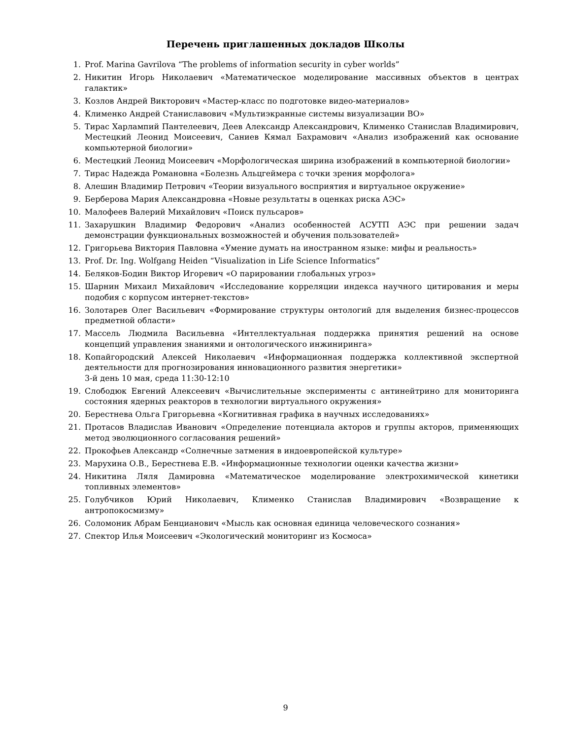Перечень приглашенных докладов Школы
1. Prof. Marina Gavrilova “The problems of information security in cyber worlds”
2. Никитин Игорь Николаевич «Математическое моделирование массивных объектов в центрах галактик»
3. Козлов Андрей Викторович «Мастер-класс по подготовке видео-материалов»
4. Клименко Андрей Станиславович «Мультиэкранные системы визуализации ВО»
5. Тирас Харлампий Пантелеевич, Деев Александр Александрович, Клименко Станислав Владимирович, Местецкий Леонид Моисеевич, Саниев Кямал Бахрамович «Анализ изображений как основание компьютерной биологии»
6. Местецкий Леонид Моисеевич «Морфологическая ширина изображений в компьютерной биологии»
7. Тирас Надежда Романовна «Болезнь Альцгеймера с точки зрения морфолога»
8. Алешин Владимир Петрович «Теории визуального восприятия и виртуальное окружение»
9. Берберова Мария Александровна «Новые результаты в оценках риска АЭС»
10. Малофеев Валерий Михайлович «Поиск пульсаров»
11. Захарушкин Владимир Федорович «Анализ особенностей АСУТП АЭС при решении задач демонстрации функциональных возможностей и обучения пользователей»
12. Григорьева Виктория Павловна «Умение думать на иностранном языке: мифы и реальность»
13. Prof. Dr. Ing. Wolfgang Heiden “Visualization in Life Science Informatics”
14. Беляков-Бодин Виктор Игоревич «О парировании глобальных угроз»
15. Шарнин Михаил Михайлович «Исследование корреляции индекса научного цитирования и меры подобия с корпусом интернет-текстов»
16. Золотарев Олег Васильевич «Формирование структуры онтологий для выделения бизнес-процессов предметной области»
17. Массель Людмила Васильевна «Интеллектуальная поддержка принятия решений на основе концепций управления знаниями и онтологического инжиниринга»
18. Копайгородский Алексей Николаевич «Информационная поддержка коллективной экспертной деятельности для прогнозирования инновационного развития энергетики»
3-й день 10 мая, среда 11:30-12:10
19. Слободюк Евгений Алексеевич «Вычислительные эксперименты с антинейтрино для мониторинга состояния ядерных реакторов в технологии виртуального окружения»
20. Берестнева Ольга Григорьевна «Когнитивная графика в научных исследованиях»
21. Протасов Владислав Иванович «Определение потенциала акторов и группы акторов, применяющих метод эволюционного согласования решений»
22. Прокофьев Александр «Солнечные затмения в индоевропейской культуре»
23. Марухина О.В., Берестнева Е.В. «Информационные технологии оценки качества жизни»
24. Никитина Ляля Дамировна «Математическое моделирование электрохимической кинетики топливных элементов»
25. Голубчиков Юрий Николаевич, Клименко Станислав Владимирович «Возвращение к антропокосмизму»
26. Соломоник Абрам Бенцианович «Мысль как основная единица человеческого сознания»
27. Спектор Илья Моисеевич «Экологический мониторинг из Космоса»
9